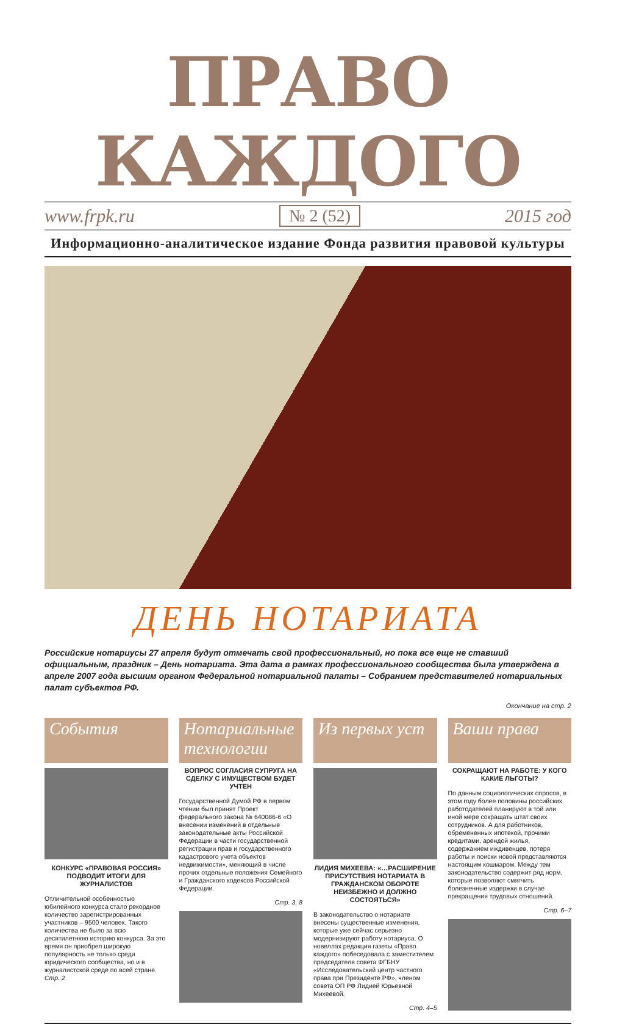ПРАВО КАЖДОГО
www.frpk.ru № 2 (52) 2015 год
Информационно-аналитическое издание Фонда развития правовой культуры
ДЕНЬ НОТАРИАТА
Российские нотариусы 27 апреля будут отмечать свой профессиональный, но пока все еще не ставший официальным, праздник – День нотариата. Эта дата в рамках профессионального сообщества была утверждена в апреле 2007 года высшим органом Федеральной нотариальной палаты – Собранием представителей нотариальных палат субъектов РФ.
Окончание на стр. 2
События
КОНКУРС «ПРАВОВАЯ РОССИЯ» ПОДВОДИТ ИТОГИ ДЛЯ ЖУРНАЛИСТОВ
Отличительной особенностью юбилейного конкурса стало рекордное количество зарегистрированных участников – 9500 человек. Такого количества не было за всю десятилетнюю историю конкурса. За это время он приобрел широкую популярность не только среди юридического сообщества, но и в журналистской среде по всей стране. Стр. 2
Нотариальные технологии
ВОПРОС СОГЛАСИЯ СУПРУГА НА СДЕЛКУ С ИМУЩЕСТВОМ БУДЕТ УЧТЕН
Государственной Думой РФ в первом чтении был принят Проект федерального закона № 640086-6 «О внесении изменений в отдельные законодательные акты Российской Федерации в части государственной регистрации прав и государственного кадастрового учета объектов недвижимости», меняющий в числе прочих отдельные положения Семейного и Гражданского кодексов Российской Федерации.
Стр. 3, 8
Из первых уст
ЛИДИЯ МИХЕЕВА: «…РАСШИРЕНИЕ ПРИСУТСТВИЯ НОТАРИАТА В ГРАЖДАНСКОМ ОБОРОТЕ НЕИЗБЕЖНО И ДОЛЖНО СОСТОЯТЬСЯ»
В законодательство о нотариате внесены существенные изменения, которые уже сейчас серьезно модернизируют работу нотариуса. О новеллах редакция газеты «Право каждого» побеседовала с заместителем председателя совета ФГБНУ «Исследовательский центр частного права при Президенте РФ», членом совета ОП РФ Лидией Юрьевной Михеевой.
Стр. 4–5
Ваши права
СОКРАЩАЮТ НА РАБОТЕ: У КОГО КАКИЕ ЛЬГОТЫ?
По данным социологических опросов, в этом году более половины российских работодателей планируют в той или иной мере сокращать штат своих сотрудников. А для работников, обремененных ипотекой, прочими кредитами, арендой жилья, содержанием иждивенцев, потеря работы и поиски новой представляются настоящим кошмаром. Между тем законодательство содержит ряд норм, которые позволяют смягчить болезненные издержки в случае прекращения трудовых отношений.
Стр. 6–7